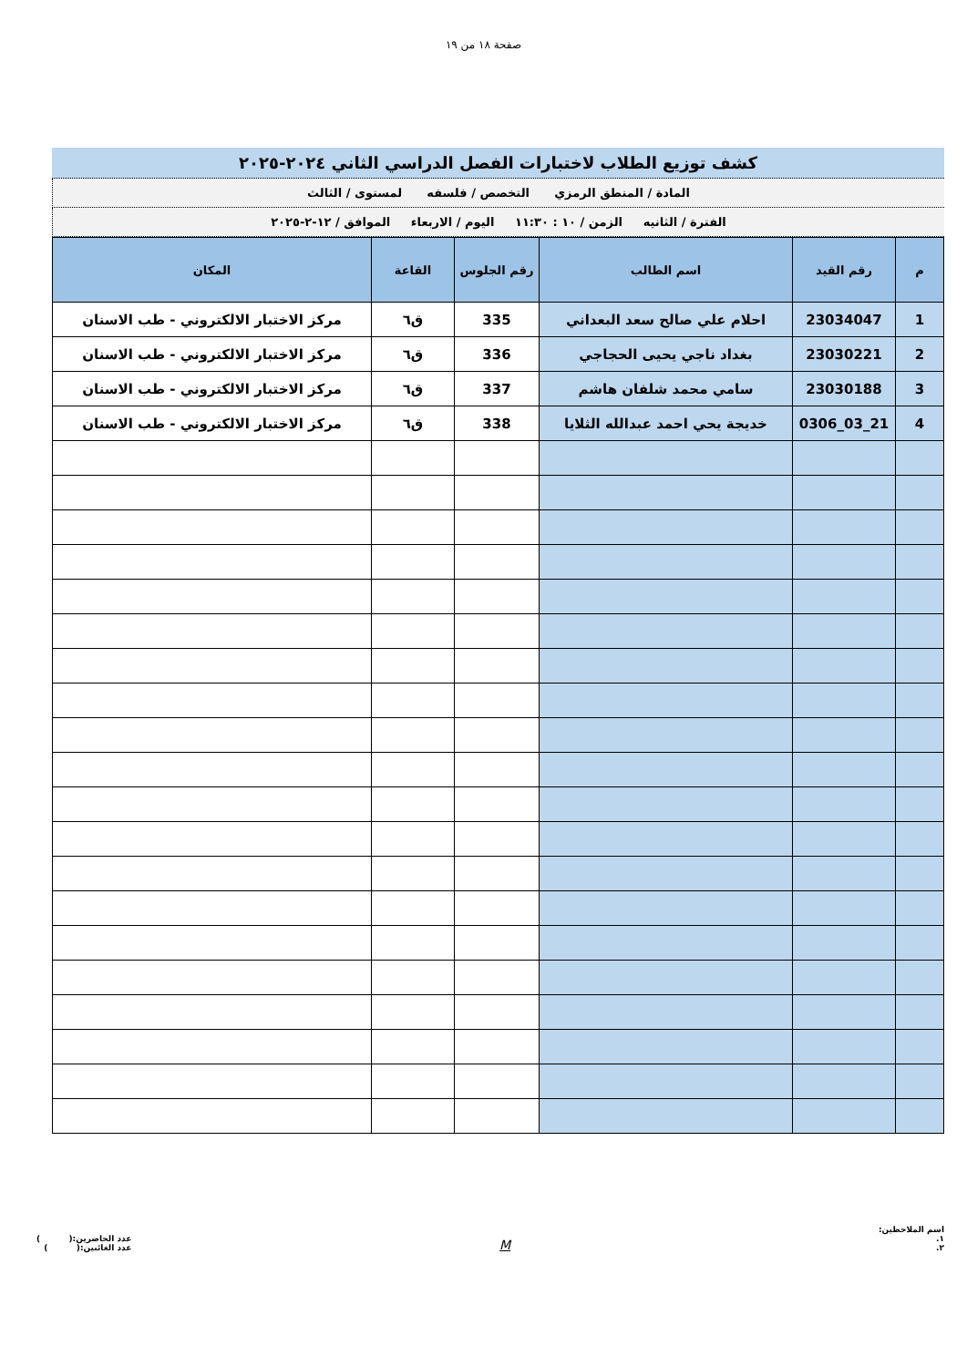صفحة ١٨ من ١٩
كشف توزيع الطلاب لاختبارات الفصل الدراسي الثاني ٢٠٢٤-٢٠٢٥
المادة / المنطق الرمزي التخصص / فلسفه لمستوى / الثالث
الفترة / الثانيه الزمن / ١٠ : ١١:٣٠ اليوم / الاربعاء الموافق / ١٢-٢-٢٠٢٥
| م | رقم القيد | اسم الطالب | رقم الجلوس | القاعة | المكان |
| --- | --- | --- | --- | --- | --- |
| 1 | 23034047 | احلام علي صالح سعد البعداني | 335 | ق٦ | مركز الاختبار الالكتروني - طب الاسنان |
| 2 | 23030221 | بغداد ناجي يحيى الحجاجي | 336 | ق٦ | مركز الاختبار الالكتروني - طب الاسنان |
| 3 | 23030188 | سامي محمد شلفان هاشم | 337 | ق٦ | مركز الاختبار الالكتروني - طب الاسنان |
| 4 | 21_03_0306 | خديجة يحي احمد عبدالله الثلايا | 338 | ق٦ | مركز الاختبار الالكتروني - طب الاسنان |
اسم الملاحظين:
١.
٢.
M
عدد الحاضرين:( )
عدد الغائبين:( )